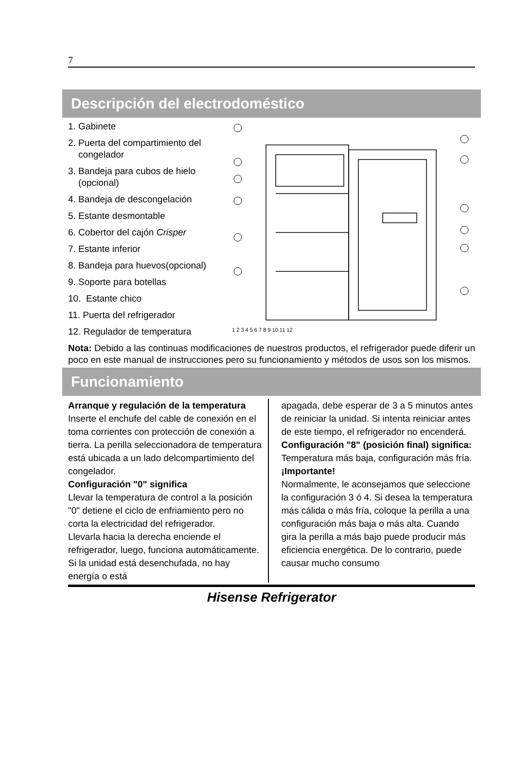7
Descripción del electrodoméstico
1. Gabinete
2. Puerta del compartimiento del
congelador
3. Bandeja para cubos de hielo
(opcional)
4. Bandeja de descongelación
5. Estante desmontable
6. Cobertor del cajón Crisper
7. Estante inferior
8. Bandeja para huevos(opcional)
9. Soporte para botellas
10. Estante chico
11. Puerta del refrigerador
12. Regulador de temperatura
1 2 3 4 5 6 7 8 9 10 11 12
Nota: Debido a las continuas modificaciones de nuestros productos, el refrigerador puede diferir un poco en este manual de instrucciones pero su funcionamiento y métodos de usos son los mismos.
Funcionamiento
Arranque y regulación de la temperatura
Inserte el enchufe del cable de conexión en el toma corrientes con protección de conexión a tierra. La perilla seleccionadora de temperatura está ubicada a un lado delcompartimiento del congelador.
Configuración "0" significa
Llevar la temperatura de control a la posición "0" detiene el ciclo de enfriamiento pero no corta la electricidad del refrigerador.
Llevarla hacia la derecha enciende el refrigerador, luego, funciona automáticamente. Si la unidad está desenchufada, no hay energía o está
apagada, debe esperar de 3 a 5 minutos antes de reiniciar la unidad. Si intenta reiniciar antes de este tiempo, el refrigerador no encenderá.
Configuración "8" (posición final) significa:
Temperatura más baja, configuración más fría.
¡Importante!
Normalmente, le aconsejamos que seleccione la configuración 3 ó 4. Si desea la temperatura más cálida o más fría, coloque la perilla a una configuración más baja o más alta. Cuando gira la perilla a más bajo puede producir más eficiencia energética. De lo contrario, puede causar mucho consumo
Hisense Refrigerator